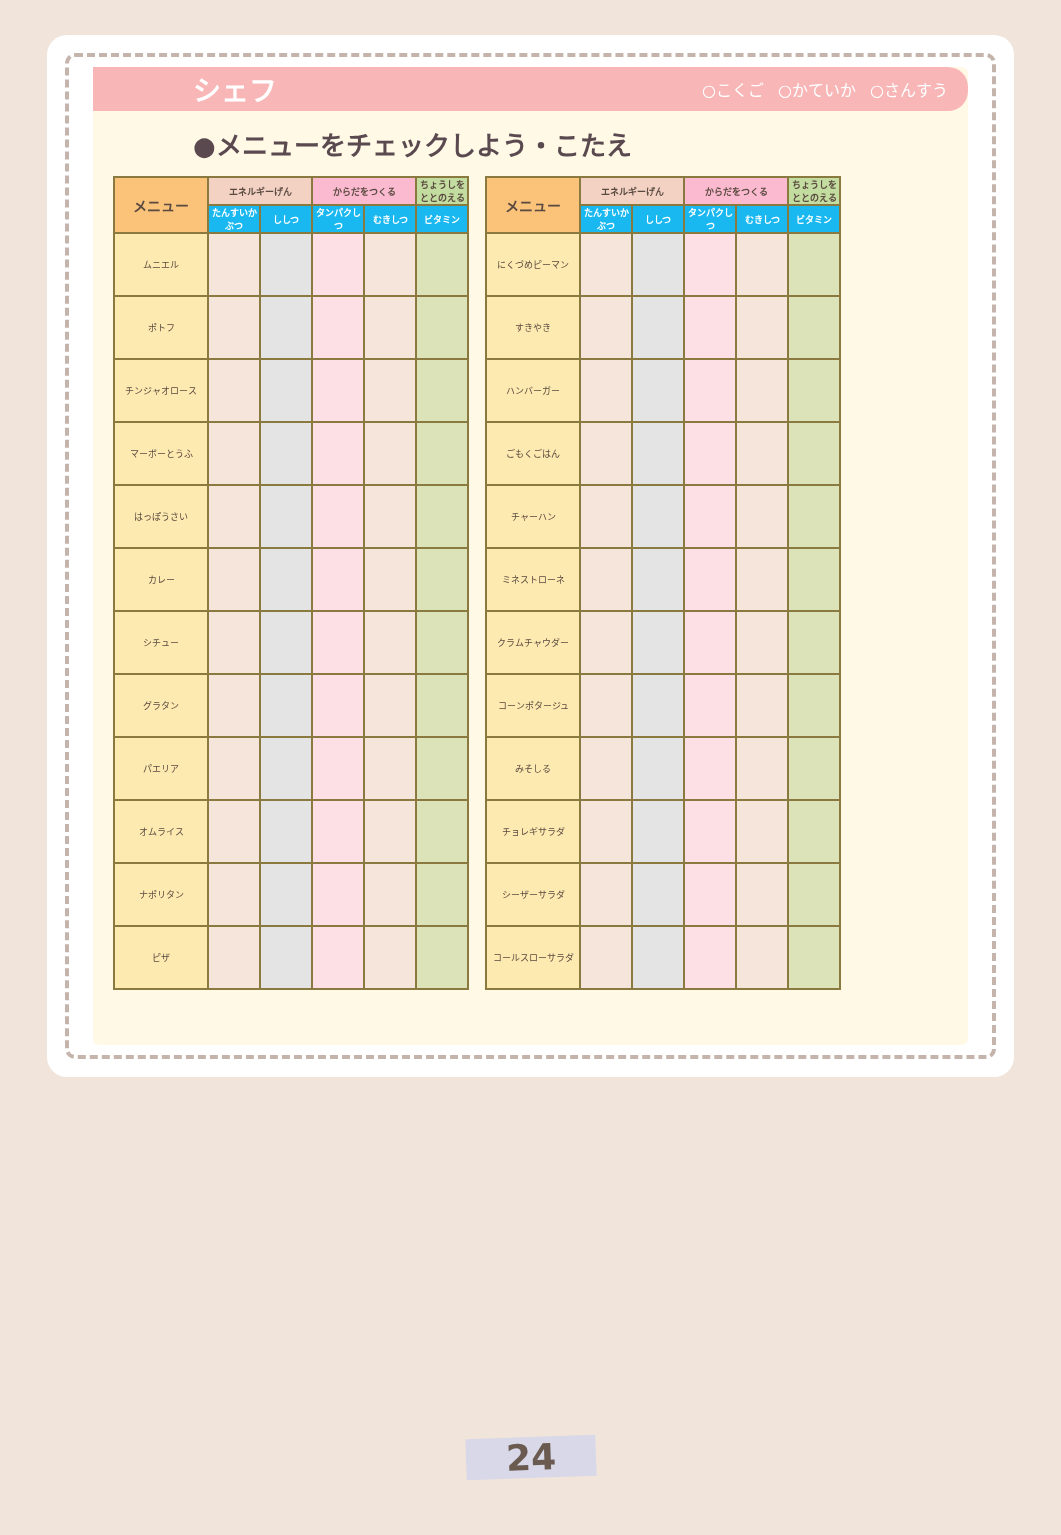シェフ
○こくご ○かていか ○さんすう
●メニューをチェックしよう・こたえ
| メニュー | エネルギーげん | | からだをつくる | | ちょうしをととのえる |
| --- | --- | --- | --- | --- | --- |
| | たんすいかぶつ | ししつ | タンパクしつ | むきしつ | ビタミン |
| ムニエル | | | | | |
| ポトフ | | | | | |
| チンジャオロース | | | | | |
| マーボーとうふ | | | | | |
| はっぽうさい | | | | | |
| カレー | | | | | |
| シチュー | | | | | |
| グラタン | | | | | |
| パエリア | | | | | |
| オムライス | | | | | |
| ナポリタン | | | | | |
| ピザ | | | | | |
| メニュー | エネルギーげん | | からだをつくる | | ちょうしをととのえる |
| --- | --- | --- | --- | --- | --- |
| | たんすいかぶつ | ししつ | タンパクしつ | むきしつ | ビタミン |
| にくづめピーマン | | | | | |
| すきやき | | | | | |
| ハンバーガー | | | | | |
| ごもくごはん | | | | | |
| チャーハン | | | | | |
| ミネストローネ | | | | | |
| クラムチャウダー | | | | | |
| コーンポタージュ | | | | | |
| みそしる | | | | | |
| チョレギサラダ | | | | | |
| シーザーサラダ | | | | | |
| コールスローサラダ | | | | | |
24